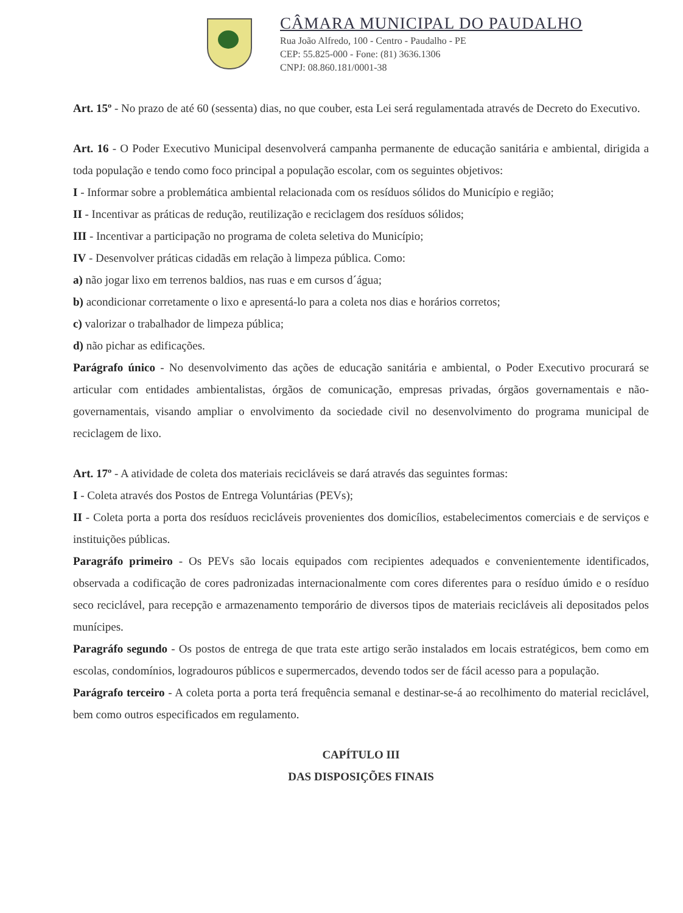CÂMARA MUNICIPAL DO PAUDALHO
Rua João Alfredo, 100 - Centro - Paudalho - PE
CEP: 55.825-000 - Fone: (81) 3636.1306
CNPJ: 08.860.181/0001-38
Art. 15º - No prazo de até 60 (sessenta) dias, no que couber, esta Lei será regulamentada através de Decreto do Executivo.
Art. 16 - O Poder Executivo Municipal desenvolverá campanha permanente de educação sanitária e ambiental, dirigida a toda população e tendo como foco principal a população escolar, com os seguintes objetivos:
I - Informar sobre a problemática ambiental relacionada com os resíduos sólidos do Município e região;
II - Incentivar as práticas de redução, reutilização e reciclagem dos resíduos sólidos;
III - Incentivar a participação no programa de coleta seletiva do Município;
IV - Desenvolver práticas cidadãs em relação à limpeza pública. Como:
a) não jogar lixo em terrenos baldios, nas ruas e em cursos d´água;
b) acondicionar corretamente o lixo e apresentá-lo para a coleta nos dias e horários corretos;
c) valorizar o trabalhador de limpeza pública;
d) não pichar as edificações.
Parágrafo único - No desenvolvimento das ações de educação sanitária e ambiental, o Poder Executivo procurará se articular com entidades ambientalistas, órgãos de comunicação, empresas privadas, órgãos governamentais e não- governamentais, visando ampliar o envolvimento da sociedade civil no desenvolvimento do programa municipal de reciclagem de lixo.
Art. 17º - A atividade de coleta dos materiais recicláveis se dará através das seguintes formas:
I - Coleta através dos Postos de Entrega Voluntárias (PEVs);
II - Coleta porta a porta dos resíduos recicláveis provenientes dos domicílios, estabelecimentos comerciais e de serviços e instituições públicas.
Paragráfo primeiro - Os PEVs são locais equipados com recipientes adequados e convenientemente identificados, observada a codificação de cores padronizadas internacionalmente com cores diferentes para o resíduo úmido e o resíduo seco reciclável, para recepção e armazenamento temporário de diversos tipos de materiais recicláveis ali depositados pelos munícipes.
Paragráfo segundo - Os postos de entrega de que trata este artigo serão instalados em locais estratégicos, bem como em escolas, condomínios, logradouros públicos e supermercados, devendo todos ser de fácil acesso para a população.
Parágrafo terceiro - A coleta porta a porta terá frequência semanal e destinar-se-á ao recolhimento do material reciclável, bem como outros especificados em regulamento.
CAPÍTULO III
DAS DISPOSIÇÕES FINAIS